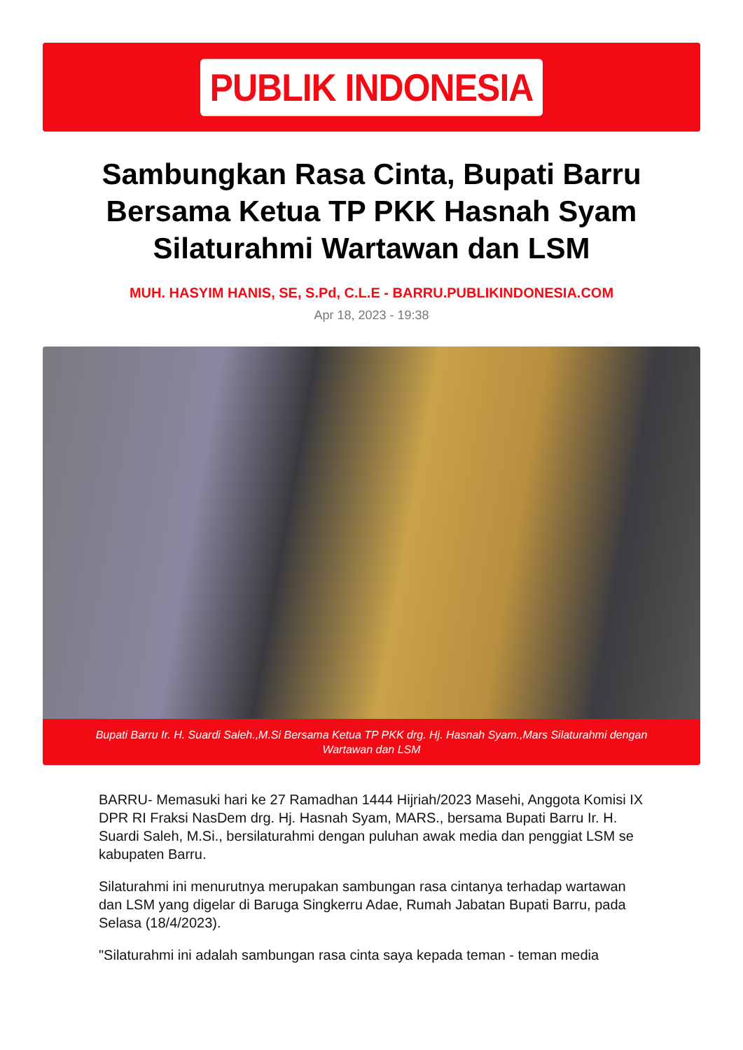PUBLIK INDONESIA
Sambungkan Rasa Cinta, Bupati Barru Bersama Ketua TP PKK Hasnah Syam Silaturahmi Wartawan dan LSM
MUH. HASYIM HANIS, SE, S.Pd, C.L.E - BARRU.PUBLIKINDONESIA.COM
Apr 18, 2023 - 19:38
Bupati Barru Ir. H. Suardi Saleh.,M.Si Bersama Ketua TP PKK drg. Hj. Hasnah Syam.,Mars Silaturahmi dengan Wartawan dan LSM
BARRU- Memasuki hari ke 27 Ramadhan 1444 Hijriah/2023 Masehi, Anggota Komisi IX DPR RI Fraksi NasDem drg. Hj. Hasnah Syam, MARS., bersama Bupati Barru Ir. H. Suardi Saleh, M.Si., bersilaturahmi dengan puluhan awak media dan penggiat LSM se kabupaten Barru.
Silaturahmi ini menurutnya merupakan sambungan rasa cintanya terhadap wartawan dan LSM yang digelar di Baruga Singkerru Adae, Rumah Jabatan Bupati Barru, pada Selasa (18/4/2023).
"Silaturahmi ini adalah sambungan rasa cinta saya kepada teman - teman media